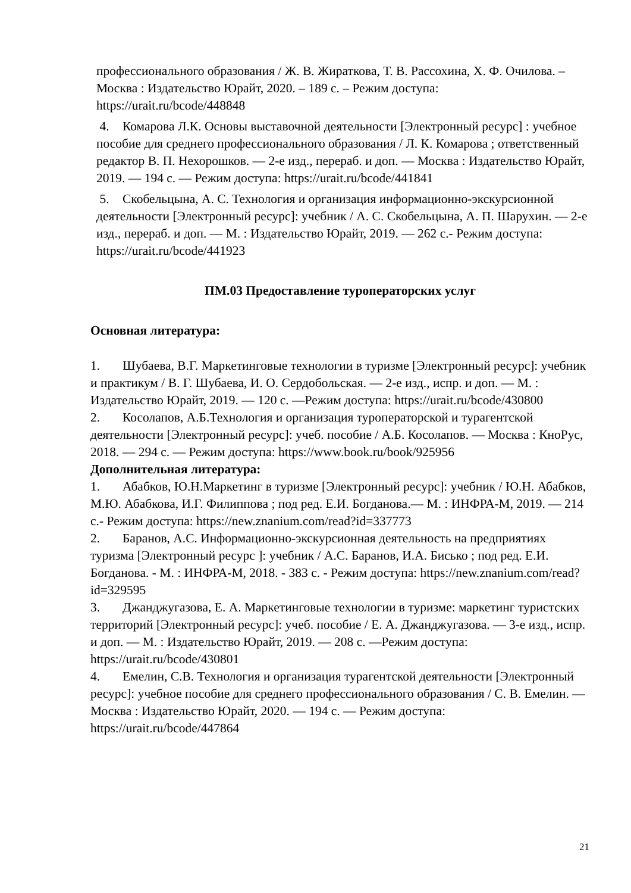профессионального образования / Ж. В. Жираткова, Т. В. Рассохина, Х. Ф. Очилова. – Москва : Издательство Юрайт, 2020. – 189 с. – Режим доступа: https://urait.ru/bcode/448848
4. Комарова Л.К. Основы выставочной деятельности [Электронный ресурс] : учебное пособие для среднего профессионального образования / Л. К. Комарова ; ответственный редактор В. П. Нехорошков. — 2-е изд., перераб. и доп. — Москва : Издательство Юрайт, 2019. — 194 с. — Режим доступа: https://urait.ru/bcode/441841
5. Скобельцына, А. С. Технология и организация информационно-экскурсионной деятельности [Электронный ресурс]: учебник / А. С. Скобельцына, А. П. Шарухин. — 2-е изд., перераб. и доп. — М. : Издательство Юрайт, 2019. — 262 с.- Режим доступа: https://urait.ru/bcode/441923
ПМ.03 Предоставление туроператорских услуг
Основная литература:
1. Шубаева, В.Г. Маркетинговые технологии в туризме [Электронный ресурс]: учебник и практикум / В. Г. Шубаева, И. О. Сердобольская. — 2-е изд., испр. и доп. — М. : Издательство Юрайт, 2019. — 120 с. —Режим доступа: https://urait.ru/bcode/430800
2. Косолапов, А.Б.Технология и организация туроператорской и турагентской деятельности [Электронный ресурс]: учеб. пособие / А.Б. Косолапов. — Москва : КноРус, 2018. — 294 с. — Режим доступа: https://www.book.ru/book/925956
Дополнительная литература:
1. Абабков, Ю.Н.Маркетинг в туризме [Электронный ресурс]: учебник / Ю.Н. Абабков, М.Ю. Абабкова, И.Г. Филиппова ; под ред. Е.И. Богданова.— М. : ИНФРА-М, 2019. — 214 с.- Режим доступа: https://new.znanium.com/read?id=337773
2. Баранов, А.С. Информационно-экскурсионная деятельность на предприятиях туризма [Электронный ресурс ]: учебник / А.С. Баранов, И.А. Бисько ; под ред. Е.И. Богданова. - М. : ИНФРА-М, 2018. - 383 с. - Режим доступа: https://new.znanium.com/read?id=329595
3. Джанджугазова, Е. А. Маркетинговые технологии в туризме: маркетинг туристских территорий [Электронный ресурс]: учеб. пособие / Е. А. Джанджугазова. — 3-е изд., испр. и доп. — М. : Издательство Юрайт, 2019. — 208 с. —Режим доступа: https://urait.ru/bcode/430801
4. Емелин, С.В. Технология и организация турагентской деятельности [Электронный ресурс]: учебное пособие для среднего профессионального образования / С. В. Емелин. — Москва : Издательство Юрайт, 2020. — 194 с. — Режим доступа: https://urait.ru/bcode/447864
21